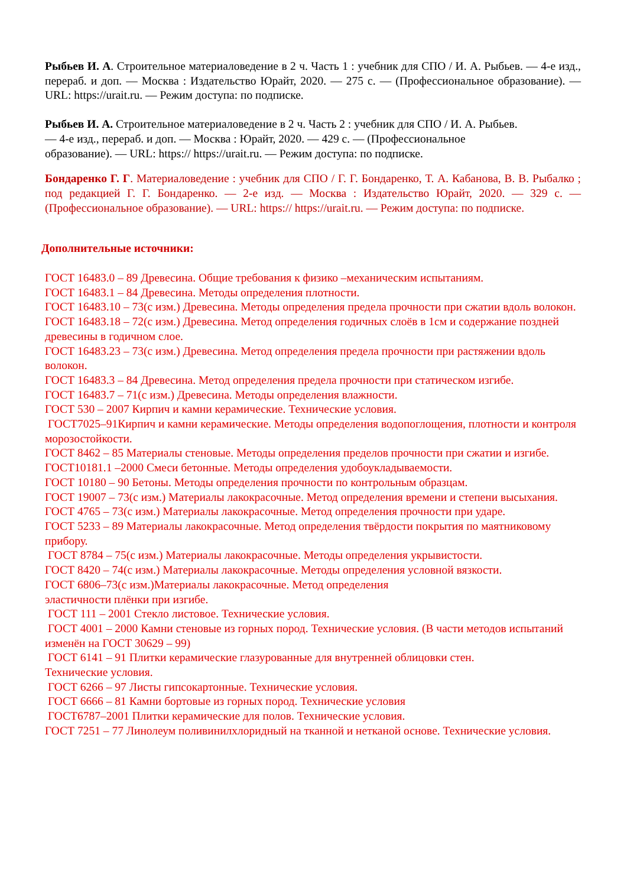Рыбьев И. А. Строительное материаловедение в 2 ч. Часть 1 : учебник для СПО / И. А. Рыбьев. — 4-е изд., перераб. и доп. — Москва : Издательство Юрайт, 2020. — 275 с. — (Профессиональное образование). — URL: https://urait.ru. — Режим доступа: по подписке.
Рыбьев И. А. Строительное материаловедение в 2 ч. Часть 2 : учебник для СПО / И. А. Рыбьев.
— 4-е изд., перераб. и доп. — Москва : Юрайт, 2020. — 429 с. — (Профессиональное
образование). — URL: https:// https://urait.ru. — Режим доступа: по подписке.
Бондаренко Г. Г. Материаловедение : учебник для СПО / Г. Г. Бондаренко, Т. А. Кабанова, В. В. Рыбалко ; под редакцией Г. Г. Бондаренко. — 2-е изд. — Москва : Издательство Юрайт, 2020. — 329 с. — (Профессиональное образование). — URL: https:// https://urait.ru. — Режим доступа: по подписке.
Дополнительные источники:
ГОСТ 16483.0 – 89 Древесина. Общие требования к физико –механическим испытаниям.
ГОСТ 16483.1 – 84 Древесина. Методы определения плотности.
ГОСТ 16483.10 – 73(с изм.) Древесина. Методы определения предела прочности при сжатии вдоль волокон.
ГОСТ 16483.18 – 72(с изм.) Древесина. Метод определения годичных слоёв в 1см и содержание поздней древесины в годичном слое.
ГОСТ 16483.23 – 73(с изм.) Древесина. Метод определения предела прочности при растяжении вдоль волокон.
ГОСТ 16483.3 – 84 Древесина. Метод определения предела прочности при статическом изгибе.
ГОСТ 16483.7 – 71(с изм.) Древесина. Методы определения влажности.
ГОСТ 530 – 2007 Кирпич и камни керамические. Технические условия.
ГОСТ7025–91Кирпич и камни керамические. Методы определения водопоглощения, плотности и контроля морозостойкости.
ГОСТ 8462 – 85 Материалы стеновые. Методы определения пределов прочности при сжатии и изгибе.
ГОСТ10181.1 –2000 Смеси бетонные. Методы определения удобоукладываемости.
ГОСТ 10180 – 90 Бетоны. Методы определения прочности по контрольным образцам.
ГОСТ 19007 – 73(с изм.) Материалы лакокрасочные. Метод определения времени и степени высыхания.
ГОСТ 4765 – 73(с изм.) Материалы лакокрасочные. Метод определения прочности при ударе.
ГОСТ 5233 – 89 Материалы лакокрасочные. Метод определения твёрдости покрытия по маятниковому прибору.
ГОСТ 8784 – 75(с изм.) Материалы лакокрасочные. Методы определения укрывистости.
ГОСТ 8420 – 74(с изм.) Материалы лакокрасочные. Методы определения условной вязкости.
ГОСТ 6806–73(с изм.)Материалы лакокрасочные. Метод определения
эластичности плёнки при изгибе.
ГОСТ 111 – 2001 Стекло листовое. Технические условия.
ГОСТ 4001 – 2000 Камни стеновые из горных пород. Технические условия. (В части методов испытаний изменён на ГОСТ 30629 – 99)
ГОСТ 6141 – 91 Плитки керамические глазурованные для внутренней облицовки стен.
Технические условия.
ГОСТ 6266 – 97 Листы гипсокартонные. Технические условия.
ГОСТ 6666 – 81 Камни бортовые из горных пород. Технические условия
ГОСТ6787–2001 Плитки керамические для полов. Технические условия.
ГОСТ 7251 – 77 Линолеум поливинилхлоридный на тканной и нетканой основе. Технические условия.